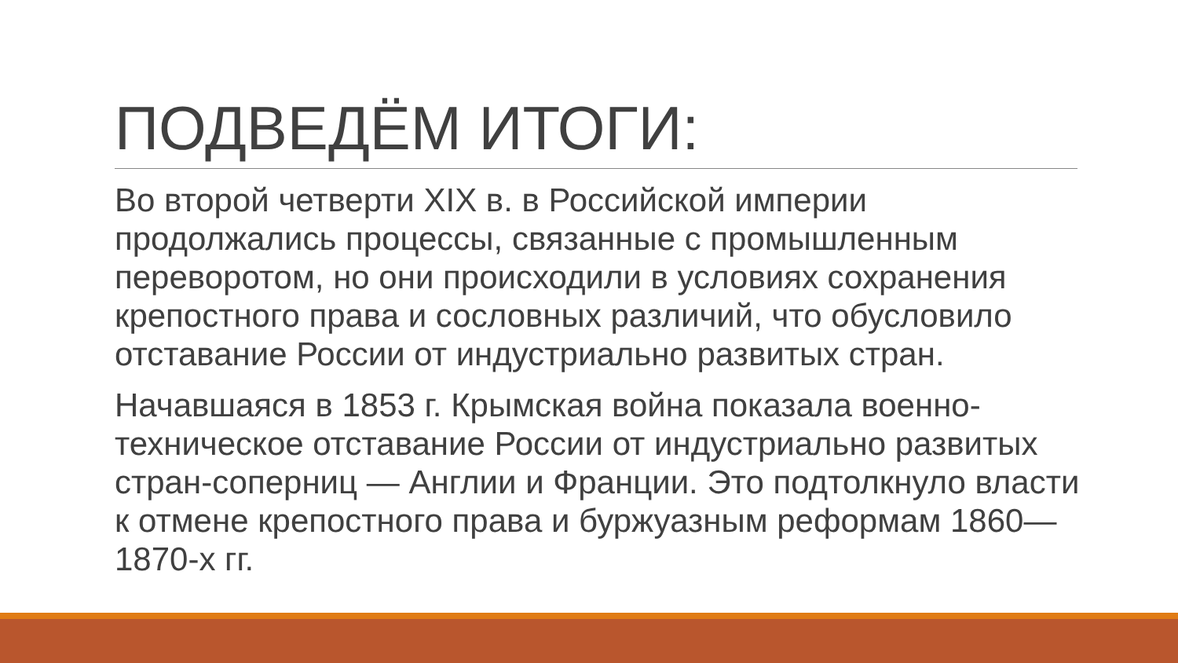ПОДВЕДЁМ ИТОГИ:
Во второй четверти XIX в. в Российской империи продолжались процессы, связанные с промышленным переворотом, но они происходили в условиях сохранения крепостного права и сословных различий, что обусловило отставание России от индустриально развитых стран.
Начавшаяся в 1853 г. Крымская война показала военно-техническое отставание России от индустриально развитых стран-соперниц — Англии и Франции. Это подтолкнуло власти к отмене крепостного права и буржуазным реформам 1860—1870-х гг.